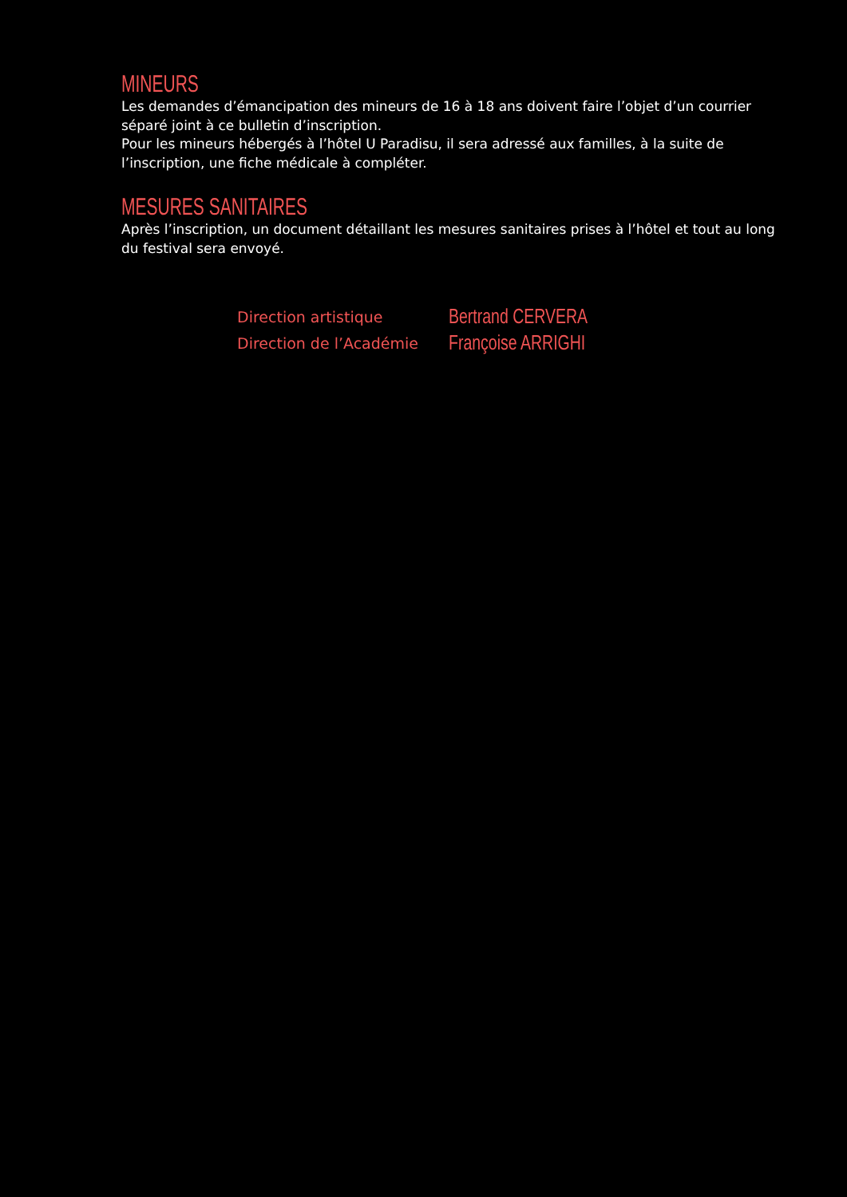MINEURS
Les demandes d’émancipation des mineurs de 16 à 18 ans doivent faire l’objet d’un courrier séparé joint à ce bulletin d’inscription.
Pour les mineurs hébergés à l’hôtel U Paradisu, il sera adressé aux familles, à la suite de l’inscription, une fiche médicale à compléter.
MESURES SANITAIRES
Après l’inscription, un document détaillant les mesures sanitaires prises à l’hôtel et tout au long du festival sera envoyé.
Direction artistique
Bertrand CERVERA
Direction de l’Académie
Françoise ARRIGHI